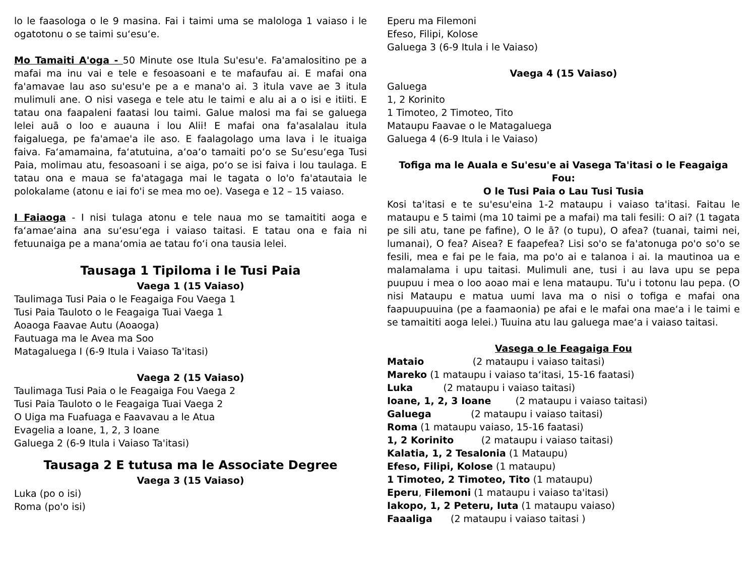lo le faasologa o le 9 masina. Fai i taimi uma se malologa 1 vaiaso i le ogatotonu o se taimi su‘esu‘e.
Mo Tamaiti A'oga - 50 Minute ose Itula Su'esu'e. Fa'amalositino pe a mafai ma inu vai e tele e fesoasoani e te mafaufau ai. E mafai ona fa'amavae lau aso su'esu'e pe a e mana'o ai. 3 itula vave ae 3 itula mulimuli ane. O nisi vasega e tele atu le taimi e alu ai a o isi e itiiti. E tatau ona faapaleni faatasi lou taimi. Galue malosi ma fai se galuega lelei auā o loo e auauna i lou Alii! E mafai ona fa'asalalau itula faigaluega, pe fa'amae'a ile aso. E faalagolago uma lava i le ituaiga faiva. Fa‘amamaina, fa‘atutuina, a‘oa‘o tamaiti po‘o se Su‘esu‘ega Tusi Paia, molimau atu, fesoasoani i se aiga, po‘o se isi faiva i lou taulaga. E tatau ona e maua se fa'atagaga mai le tagata o lo'o fa'atautaia le polokalame (atonu e iai fo'i se mea mo oe). Vasega e 12 – 15 vaiaso.
I Faiaoga - I nisi tulaga atonu e tele naua mo se tamaititi aoga e fa‘amae‘aina ana su‘esu‘ega i vaiaso taitasi. E tatau ona e faia ni fetuunaiga pe a mana‘omia ae tatau fo‘i ona tausia lelei.
Tausaga 1 Tipiloma i le Tusi Paia
Vaega 1 (15 Vaiaso)
Taulimaga Tusi Paia o le Feagaiga Fou Vaega 1
Tusi Paia Tauloto o le Feagaiga Tuai Vaega 1
Aoaoga Faavae Autu (Aoaoga)
Fautuaga ma le Avea ma Soo
Matagaluega I (6-9 Itula i Vaiaso Ta'itasi)
Vaega 2 (15 Vaiaso)
Taulimaga Tusi Paia o le Feagaiga Fou Vaega 2
Tusi Paia Tauloto o le Feagaiga Tuai Vaega 2
O Uiga ma Fuafuaga e Faavavau a le Atua
Evagelia a Ioane, 1, 2, 3 Ioane
Galuega 2 (6-9 Itula i Vaiaso Ta'itasi)
Tausaga 2 E tutusa ma le Associate Degree
Vaega 3 (15 Vaiaso)
Luka (po o isi)
Roma (po'o isi)
Eperu ma Filemoni
Efeso, Filipi, Kolose
Galuega 3 (6-9 Itula i le Vaiaso)
Vaega 4 (15 Vaiaso)
Galuega
1, 2 Korinito
1 Timoteo, 2 Timoteo, Tito
Mataupu Faavae o le Matagaluega
Galuega 4 (6-9 Itula i le Vaiaso)
Tofiga ma le Auala e Su'esu'e ai Vasega Ta'itasi o le Feagaiga Fou:
O le Tusi Paia o Lau Tusi Tusia
Kosi ta'itasi e te su'esu'eina 1-2 mataupu i vaiaso ta'itasi. Faitau le mataupu e 5 taimi (ma 10 taimi pe a mafai) ma tali fesili: O ai? (1 tagata pe sili atu, tane pe fafine), O le ā? (o tupu), O afea? (tuanai, taimi nei, lumanai), O fea? Aisea? E faapefea? Lisi so'o se fa'atonuga po'o so'o se fesili, mea e fai pe le faia, ma po'o ai e talanoa i ai. Ia mautinoa ua e malamalama i upu taitasi. Mulimuli ane, tusi i au lava upu se pepa puupuu i mea o loo aoao mai e lena mataupu. Tu'u i totonu lau pepa. (O nisi Mataupu e matua uumi lava ma o nisi o tofiga e mafai ona faapuupuuina (pe a faamaonia) pe afai e le mafai ona mae‘a i le taimi e se tamaititi aoga lelei.) Tuuina atu lau galuega mae‘a i vaiaso taitasi.
Vasega o le Feagaiga Fou
Mataio (2 mataupu i vaiaso taitasi)
Mareko (1 mataupu i vaiaso ta‘itasi, 15-16 faatasi)
Luka (2 mataupu i vaiaso taitasi)
Ioane, 1, 2, 3 Ioane (2 mataupu i vaiaso taitasi)
Galuega (2 mataupu i vaiaso taitasi)
Roma (1 mataupu vaiaso, 15-16 faatasi)
1, 2 Korinito (2 mataupu i vaiaso taitasi)
Kalatia, 1, 2 Tesalonia (1 Mataupu)
Efeso, Filipi, Kolose (1 mataupu)
1 Timoteo, 2 Timoteo, Tito (1 mataupu)
Eperu, Filemoni (1 mataupu i vaiaso ta'itasi)
Iakopo, 1, 2 Peteru, Iuta (1 mataupu vaiaso)
Faaaliga (2 mataupu i vaiaso taitasi )